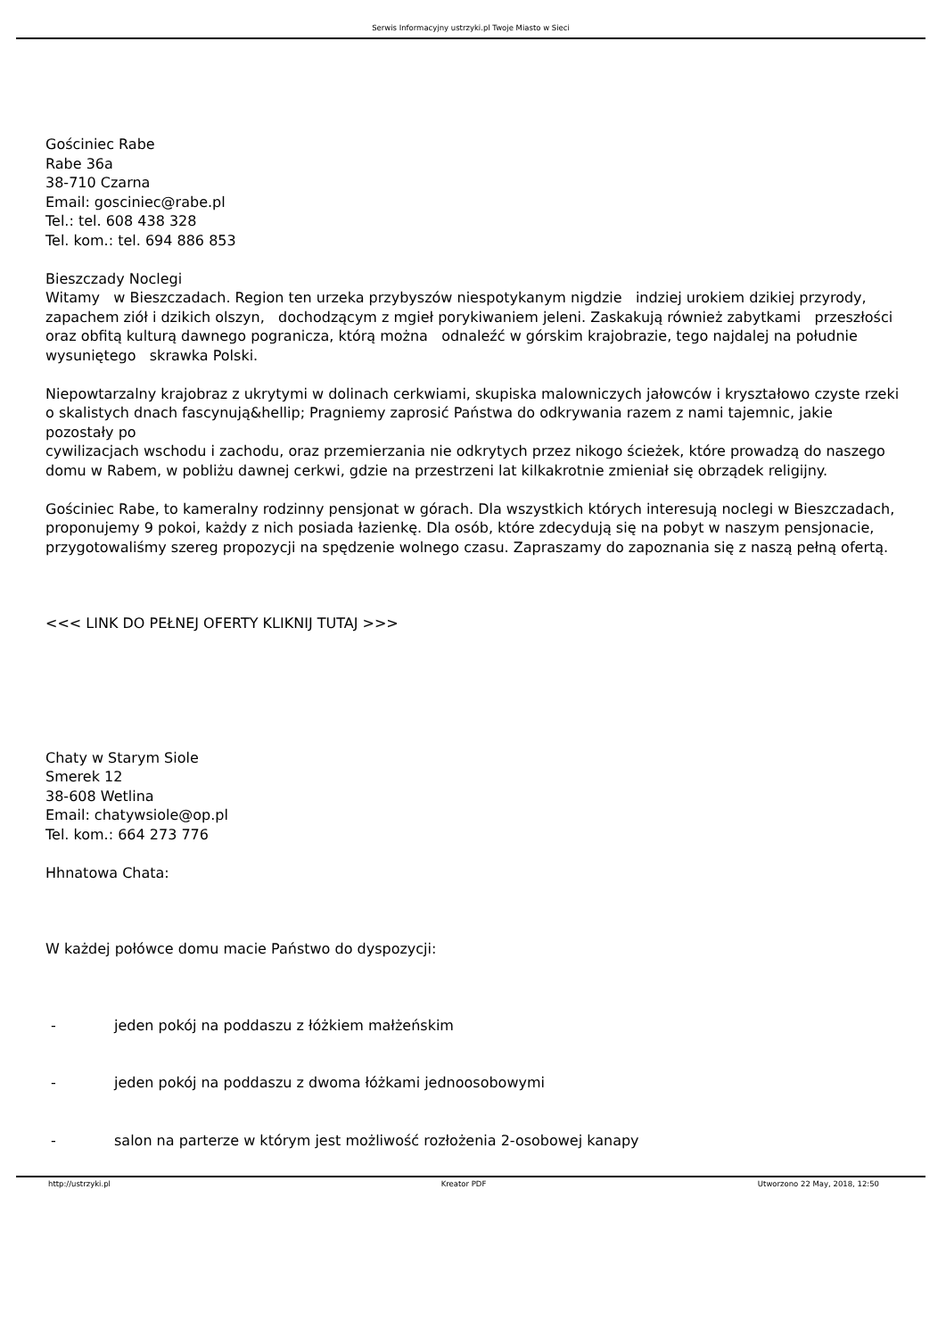Serwis Informacyjny ustrzyki.pl Twoje Miasto w Sieci
Gościniec Rabe
Rabe 36a
38-710 Czarna
Email: gosciniec@rabe.pl
Tel.: tel. 608 438 328
Tel. kom.: tel. 694 886 853
Bieszczady Noclegi
Witamy w Bieszczadach. Region ten urzeka przybyszów niespotykanym nigdzie indziej urokiem dzikiej przyrody, zapachem ziół i dzikich olszyn, dochodzącym z mgieł porykiwaniem jeleni. Zaskakują również zabytkami przeszłości
oraz obfitą kulturą dawnego pogranicza, którą można odnaleźć w górskim krajobrazie, tego najdalej na południe wysuniętego skrawka Polski.
Niepowtarzalny krajobraz z ukrytymi w dolinach cerkwiami, skupiska malowniczych jałowców i kryształowo czyste rzeki
o skalistych dnach fascynują&hellip; Pragniemy zaprosić Państwa do odkrywania razem z nami tajemnic, jakie pozostały po
cywilizacjach wschodu i zachodu, oraz przemierzania nie odkrytych przez nikogo ścieżek, które prowadzą do naszego
domu w Rabem, w pobliżu dawnej cerkwi, gdzie na przestrzeni lat kilkakrotnie zmieniał się obrządek religijny.
Gościniec Rabe, to kameralny rodzinny pensjonat w górach. Dla wszystkich których interesują noclegi w Bieszczadach,
proponujemy 9 pokoi, każdy z nich posiada łazienkę. Dla osób, które zdecydują się na pobyt w naszym pensjonacie,
przygotowaliśmy szereg propozycji na spędzenie wolnego czasu. Zapraszamy do zapoznania się z naszą pełną ofertą.
<<< LINK DO PEŁNEJ OFERTY KLIKNIJ TUTAJ >>>
Chaty w Starym Siole
Smerek 12
38-608 Wetlina
Email: chatywsiole@op.pl
Tel. kom.: 664 273 776
Hhnatowa Chata:
W każdej połówce domu macie Państwo do dyspozycji:
- jeden pokój na poddaszu z łóżkiem małżeńskim
- jeden pokój na poddaszu z dwoma łóżkami jednoosobowymi
- salon na parterze w którym jest możliwość rozłożenia 2-osobowej kanapy
http://ustrzyki.pl Kreator PDF Utworzono 22 May, 2018, 12:50